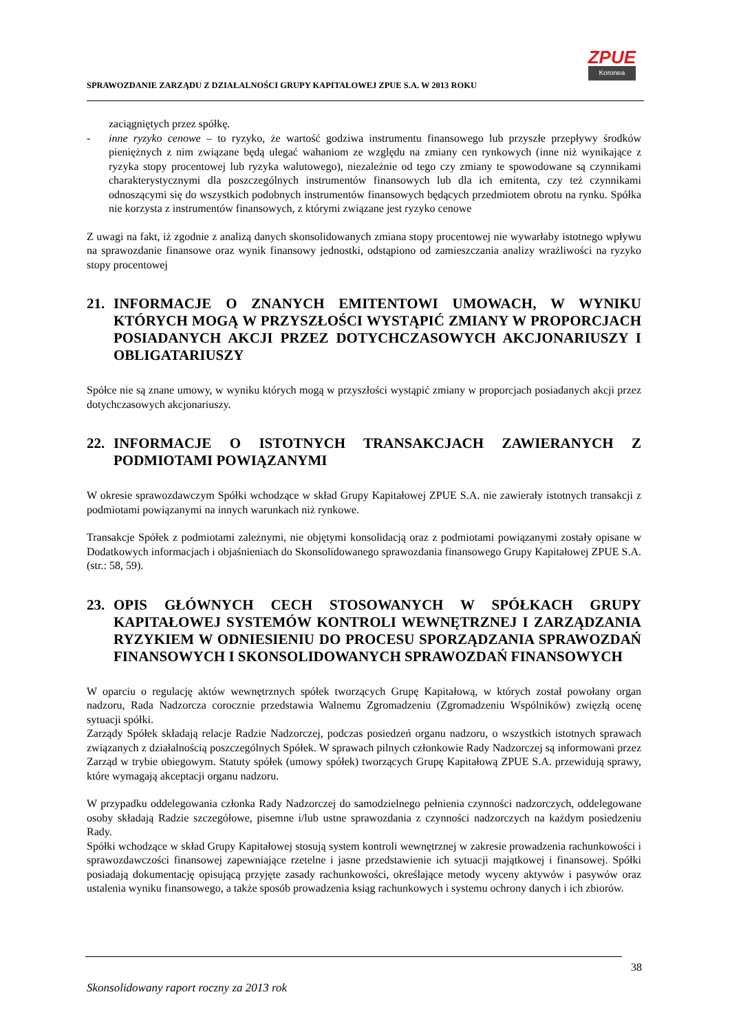SPRAWOZDANIE ZARZĄDU Z DZIAŁALNOŚCI GRUPY KAPITAŁOWEJ ZPUE S.A. W 2013 ROKU
ZPUE
Koronea
zaciągniętych przez spółkę.
- inne ryzyko cenowe – to ryzyko, że wartość godziwa instrumentu finansowego lub przyszłe przepływy środków pieniężnych z nim związane będą ulegać wahaniom ze względu na zmiany cen rynkowych (inne niż wynikające z ryzyka stopy procentowej lub ryzyka walutowego), niezależnie od tego czy zmiany te spowodowane są czynnikami charakterystycznymi dla poszczególnych instrumentów finansowych lub dla ich emitenta, czy też czynnikami odnoszącymi się do wszystkich podobnych instrumentów finansowych będących przedmiotem obrotu na rynku. Spółka nie korzysta z instrumentów finansowych, z którymi związane jest ryzyko cenowe
Z uwagi na fakt, iż zgodnie z analizą danych skonsolidowanych zmiana stopy procentowej nie wywarłaby istotnego wpływu na sprawozdanie finansowe oraz wynik finansowy jednostki, odstąpiono od zamieszczania analizy wrażliwości na ryzyko stopy procentowej
21. INFORMACJE O ZNANYCH EMITENTOWI UMOWACH, W WYNIKU KTÓRYCH MOGĄ W PRZYSZŁOŚCI WYSTĄPIĆ ZMIANY W PROPORCJACH POSIADANYCH AKCJI PRZEZ DOTYCHCZASOWYCH AKCJONARIUSZY I OBLIGATARIUSZY
Spółce nie są znane umowy, w wyniku których mogą w przyszłości wystąpić zmiany w proporcjach posiadanych akcji przez dotychczasowych akcjonariuszy.
22. INFORMACJE O ISTOTNYCH TRANSAKCJACH ZAWIERANYCH Z PODMIOTAMI POWIĄZANYMI
W okresie sprawozdawczym Spółki wchodzące w skład Grupy Kapitałowej ZPUE S.A. nie zawierały istotnych transakcji z podmiotami powiązanymi na innych warunkach niż rynkowe.
Transakcje Spółek z podmiotami zależnymi, nie objętymi konsolidacją oraz z podmiotami powiązanymi zostały opisane w Dodatkowych informacjach i objaśnieniach do Skonsolidowanego sprawozdania finansowego Grupy Kapitałowej ZPUE S.A. (str.: 58, 59).
23. OPIS GŁÓWNYCH CECH STOSOWANYCH W SPÓŁKACH GRUPY KAPITAŁOWEJ SYSTEMÓW KONTROLI WEWNĘTRZNEJ I ZARZĄDZANIA RYZYKIEM W ODNIESIENIU DO PROCESU SPORZĄDZANIA SPRAWOZDAŃ FINANSOWYCH I SKONSOLIDOWANYCH SPRAWOZDAŃ FINANSOWYCH
W oparciu o regulację aktów wewnętrznych spółek tworzących Grupę Kapitałową, w których został powołany organ nadzoru, Rada Nadzorcza corocznie przedstawia Walnemu Zgromadzeniu (Zgromadzeniu Wspólników) zwięzłą ocenę sytuacji spółki.
Zarządy Spółek składają relacje Radzie Nadzorczej, podczas posiedzeń organu nadzoru, o wszystkich istotnych sprawach związanych z działalnością poszczególnych Spółek. W sprawach pilnych członkowie Rady Nadzorczej są informowani przez Zarząd w trybie obiegowym. Statuty spółek (umowy spółek) tworzących Grupę Kapitałową ZPUE S.A. przewidują sprawy, które wymagają akceptacji organu nadzoru.
W przypadku oddelegowania członka Rady Nadzorczej do samodzielnego pełnienia czynności nadzorczych, oddelegowane osoby składają Radzie szczegółowe, pisemne i/lub ustne sprawozdania z czynności nadzorczych na każdym posiedzeniu Rady.
Spółki wchodzące w skład Grupy Kapitałowej stosują system kontroli wewnętrznej w zakresie prowadzenia rachunkowości i sprawozdawczości finansowej zapewniające rzetelne i jasne przedstawienie ich sytuacji majątkowej i finansowej. Spółki posiadają dokumentację opisującą przyjęte zasady rachunkowości, określające metody wyceny aktywów i pasywów oraz ustalenia wyniku finansowego, a także sposób prowadzenia ksiąg rachunkowych i systemu ochrony danych i ich zbiorów.
38
Skonsolidowany raport roczny za 2013 rok